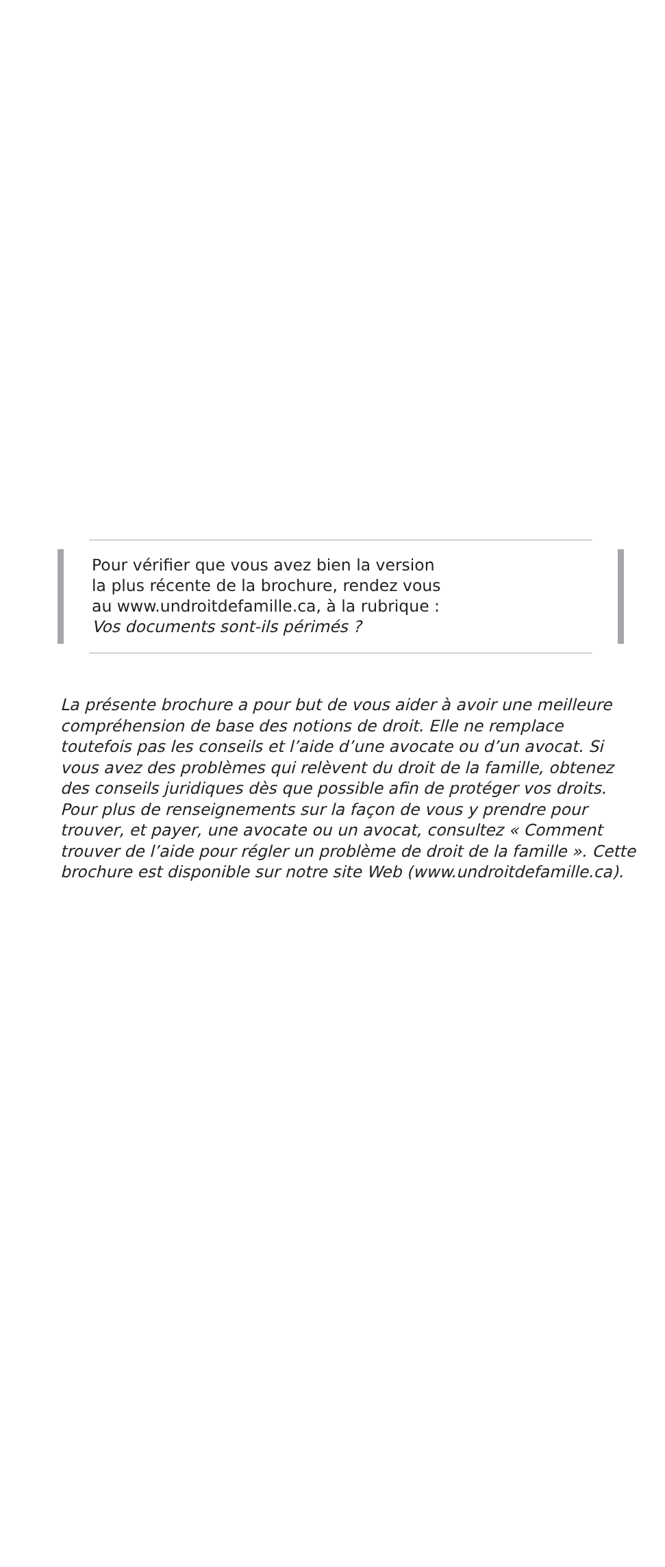Pour vérifier que vous avez bien la version
la plus récente de la brochure, rendez vous
au www.undroitdefamille.ca, à la rubrique :
Vos documents sont-ils périmés ?
La présente brochure a pour but de vous aider à avoir une meilleure compréhension de base des notions de droit. Elle ne remplace toutefois pas les conseils et l’aide d’une avocate ou d’un avocat. Si vous avez des problèmes qui relèvent du droit de la famille, obtenez des conseils juridiques dès que possible afin de protéger vos droits. Pour plus de renseignements sur la façon de vous y prendre pour trouver, et payer, une avocate ou un avocat, consultez « Comment trouver de l’aide pour régler un problème de droit de la famille ». Cette brochure est disponible sur notre site Web (www.undroitdefamille.ca).